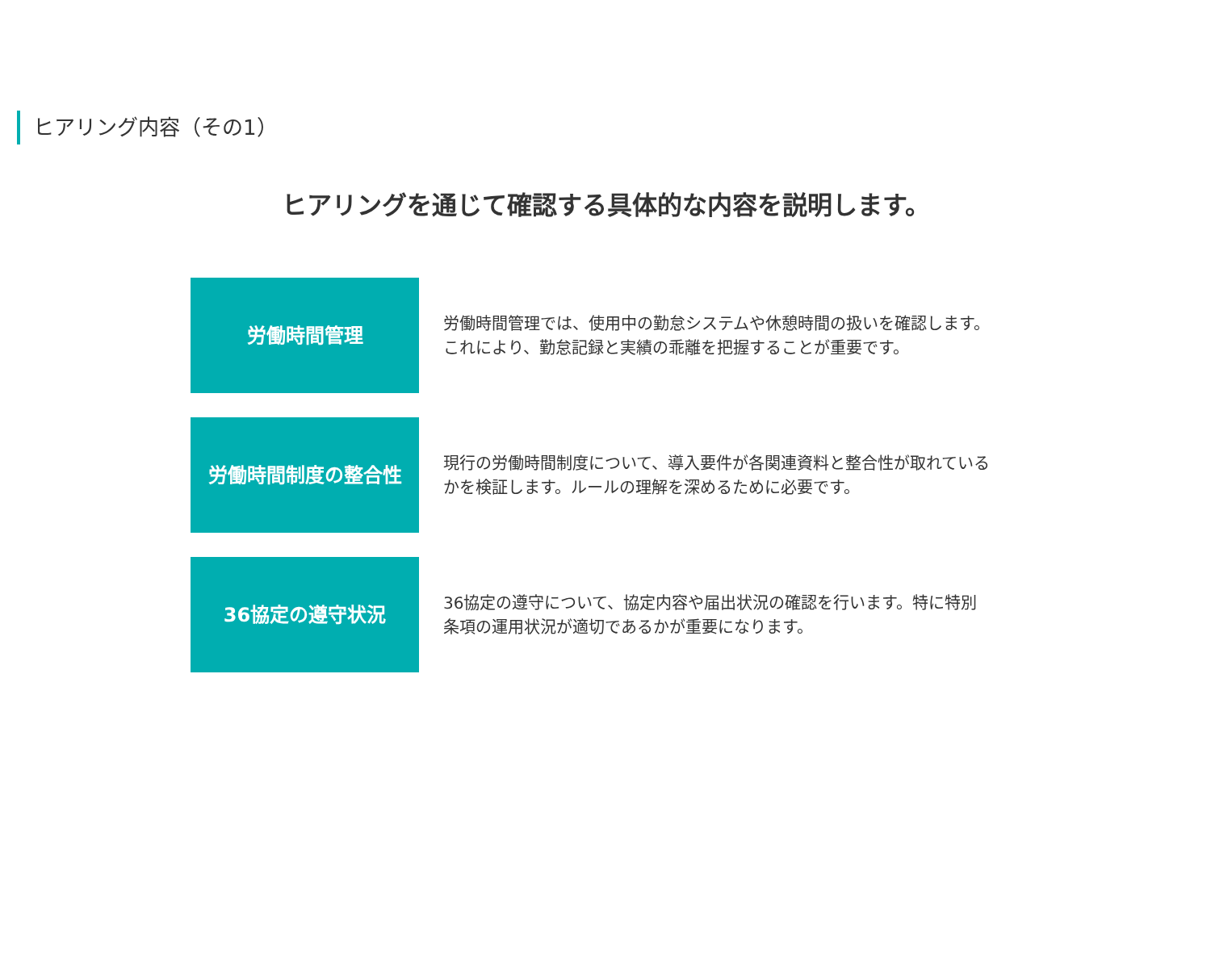ヒアリング内容（その1）
ヒアリングを通じて確認する具体的な内容を説明します。
労働時間管理
労働時間管理では、使用中の勤怠システムや休憩時間の扱いを確認します。これにより、勤怠記録と実績の乖離を把握することが重要です。
労働時間制度の整合性
現行の労働時間制度について、導入要件が各関連資料と整合性が取れているかを検証します。ルールの理解を深めるために必要です。
36協定の遵守状況
36協定の遵守について、協定内容や届出状況の確認を行います。特に特別条項の運用状況が適切であるかが重要になります。